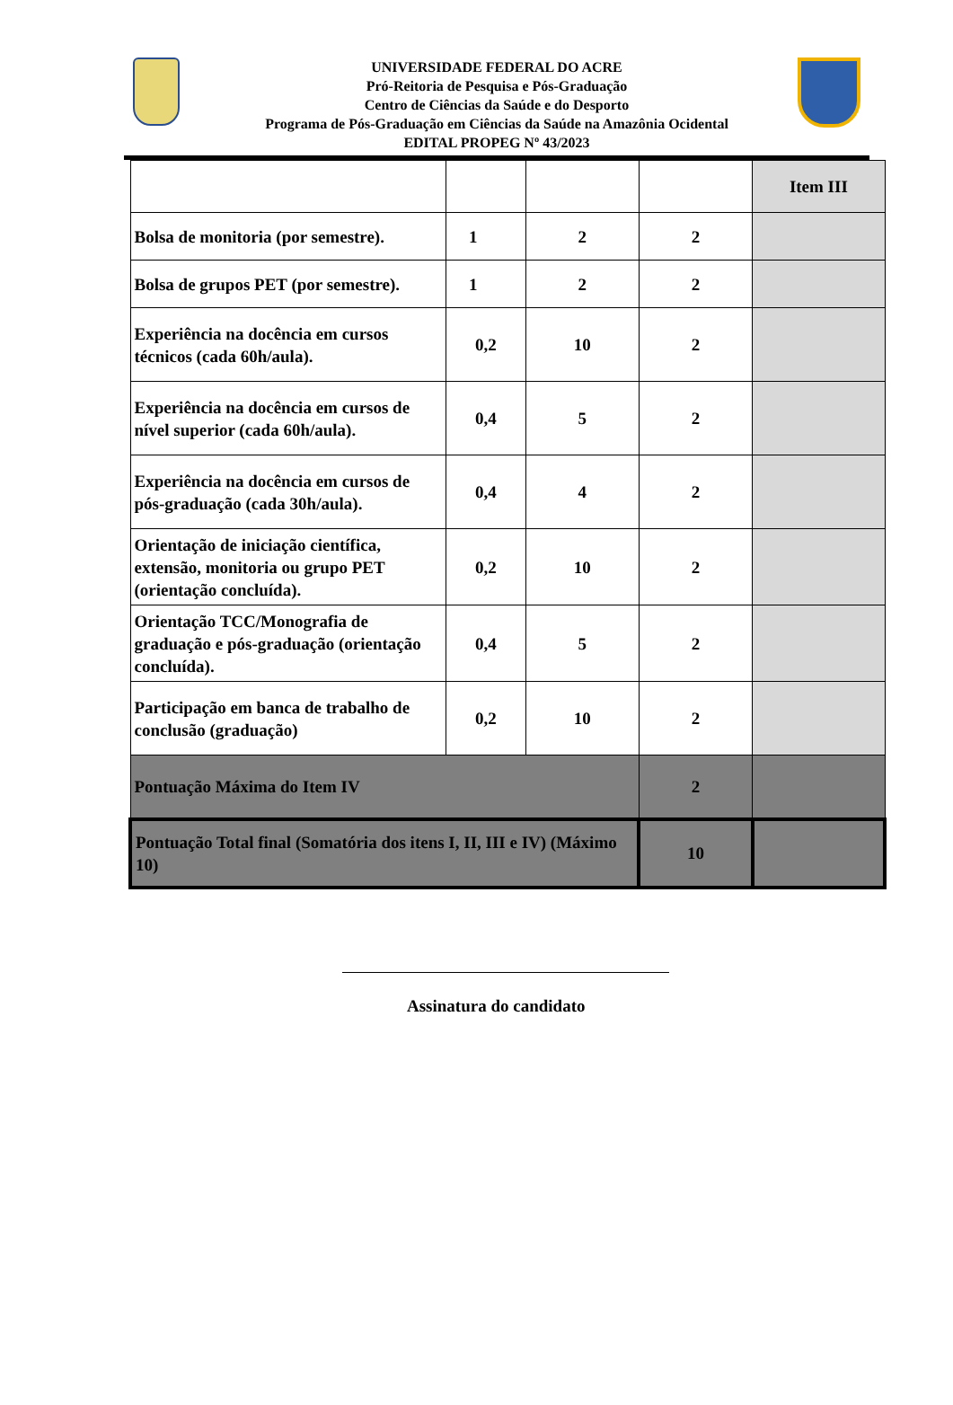UNIVERSIDADE FEDERAL DO ACRE
Pró-Reitoria de Pesquisa e Pós-Graduação
Centro de Ciências da Saúde e do Desporto
Programa de Pós-Graduação em Ciências da Saúde na Amazônia Ocidental
EDITAL PROPEG Nº 43/2023
| | | | | Item III |
| Bolsa de monitoria (por semestre). | 1 | 2 | 2 | |
| Bolsa de grupos PET (por semestre). | 1 | 2 | 2 | |
| Experiência na docência em cursos técnicos (cada 60h/aula). | 0,2 | 10 | 2 | |
| Experiência na docência em cursos de nível superior (cada 60h/aula). | 0,4 | 5 | 2 | |
| Experiência na docência em cursos de pós-graduação (cada 30h/aula). | 0,4 | 4 | 2 | |
| Orientação de iniciação científica, extensão, monitoria ou grupo PET (orientação concluída). | 0,2 | 10 | 2 | |
| Orientação TCC/Monografia de graduação e pós-graduação (orientação concluída). | 0,4 | 5 | 2 | |
| Participação em banca de trabalho de conclusão (graduação) | 0,2 | 10 | 2 | |
| Pontuação Máxima do Item IV | | | 2 | |
| Pontuação Total final (Somatória dos itens I, II, III e IV) (Máximo 10) | | | 10 | |
Assinatura do candidato